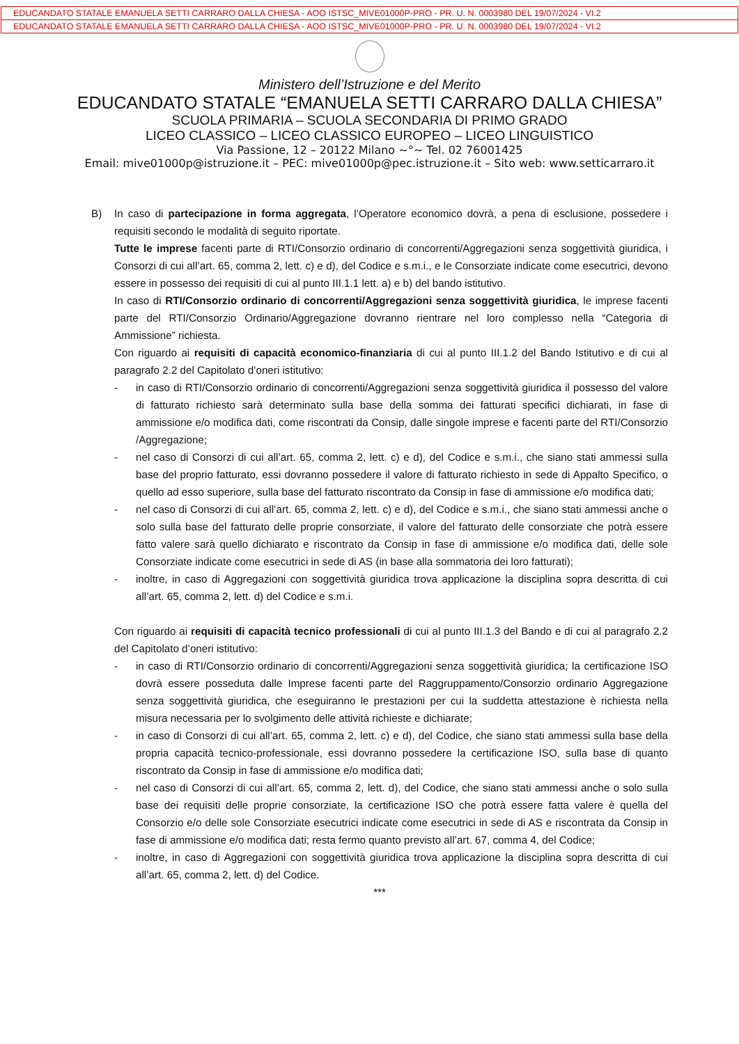EDUCANDATO STATALE EMANUELA SETTI CARRARO DALLA CHIESA - AOO ISTSC_MIVE01000P-PRO - PR. U. N. 0003980 DEL 19/07/2024 - VI.2
EDUCANDATO STATALE EMANUELA SETTI CARRARO DALLA CHIESA - AOO ISTSC_MIVE01000P-PRO - PR. U. N. 0003980 DEL 19/07/2024 - VI.2
Ministero dell’Istruzione e del Merito
EDUCANDATO STATALE “EMANUELA SETTI CARRARO DALLA CHIESA”
SCUOLA PRIMARIA – SCUOLA SECONDARIA DI PRIMO GRADO
LICEO CLASSICO – LICEO CLASSICO EUROPEO – LICEO LINGUISTICO
Via Passione, 12 – 20122 Milano ~°~ Tel. 02 76001425
Email: mive01000p@istruzione.it – PEC: mive01000p@pec.istruzione.it – Sito web: www.setticarraro.it
B) In caso di partecipazione in forma aggregata, l’Operatore economico dovrà, a pena di esclusione, possedere i requisiti secondo le modalità di seguito riportate.
Tutte le imprese facenti parte di RTI/Consorzio ordinario di concorrenti/Aggregazioni senza soggettività giuridica, i Consorzi di cui all’art. 65, comma 2, lett. c) e d), del Codice e s.m.i., e le Consorziate indicate come esecutrici, devono essere in possesso dei requisiti di cui al punto III.1.1 lett. a) e b) del bando istitutivo.
In caso di RTI/Consorzio ordinario di concorrenti/Aggregazioni senza soggettività giuridica, le imprese facenti parte del RTI/Consorzio Ordinario/Aggregazione dovranno rientrare nel loro complesso nella “Categoria di Ammissione” richiesta.
Con riguardo ai requisiti di capacità economico-finanziaria di cui al punto III.1.2 del Bando Istitutivo e di cui al paragrafo 2.2 del Capitolato d’oneri istitutivo:
- in caso di RTI/Consorzio ordinario di concorrenti/Aggregazioni senza soggettività giuridica il possesso del valore di fatturato richiesto sarà determinato sulla base della somma dei fatturati specifici dichiarati, in fase di ammissione e/o modifica dati, come riscontrati da Consip, dalle singole imprese e facenti parte del RTI/Consorzio /Aggregazione;
- nel caso di Consorzi di cui all’art. 65, comma 2, lett. c) e d), del Codice e s.m.i., che siano stati ammessi sulla base del proprio fatturato, essi dovranno possedere il valore di fatturato richiesto in sede di Appalto Specifico, o quello ad esso superiore, sulla base del fatturato riscontrato da Consip in fase di ammissione e/o modifica dati;
- nel caso di Consorzi di cui all’art. 65, comma 2, lett. c) e d), del Codice e s.m.i., che siano stati ammessi anche o solo sulla base del fatturato delle proprie consorziate, il valore del fatturato delle consorziate che potrà essere fatto valere sarà quello dichiarato e riscontrato da Consip in fase di ammissione e/o modifica dati, delle sole Consorziate indicate come esecutrici in sede di AS (in base alla sommatoria dei loro fatturati);
- inoltre, in caso di Aggregazioni con soggettività giuridica trova applicazione la disciplina sopra descritta di cui all’art. 65, comma 2, lett. d) del Codice e s.m.i.
Con riguardo ai requisiti di capacità tecnico professionali di cui al punto III.1.3 del Bando e di cui al paragrafo 2.2 del Capitolato d’oneri istitutivo:
- in caso di RTI/Consorzio ordinario di concorrenti/Aggregazioni senza soggettività giuridica; la certificazione ISO dovrà essere posseduta dalle Imprese facenti parte del Raggruppamento/Consorzio ordinario Aggregazione senza soggettività giuridica, che eseguiranno le prestazioni per cui la suddetta attestazione è richiesta nella misura necessaria per lo svolgimento delle attività richieste e dichiarate;
- in caso di Consorzi di cui all’art. 65, comma 2, lett. c) e d), del Codice, che siano stati ammessi sulla base della propria capacità tecnico-professionale, essi dovranno possedere la certificazione ISO, sulla base di quanto riscontrato da Consip in fase di ammissione e/o modifica dati;
- nel caso di Consorzi di cui all’art. 65, comma 2, lett. d), del Codice, che siano stati ammessi anche o solo sulla base dei requisiti delle proprie consorziate, la certificazione ISO che potrà essere fatta valere è quella del Consorzio e/o delle sole Consorziate esecutrici indicate come esecutrici in sede di AS e riscontrata da Consip in fase di ammissione e/o modifica dati; resta fermo quanto previsto all’art. 67, comma 4, del Codice;
- inoltre, in caso di Aggregazioni con soggettività giuridica trova applicazione la disciplina sopra descritta di cui all’art. 65, comma 2, lett. d) del Codice.
***